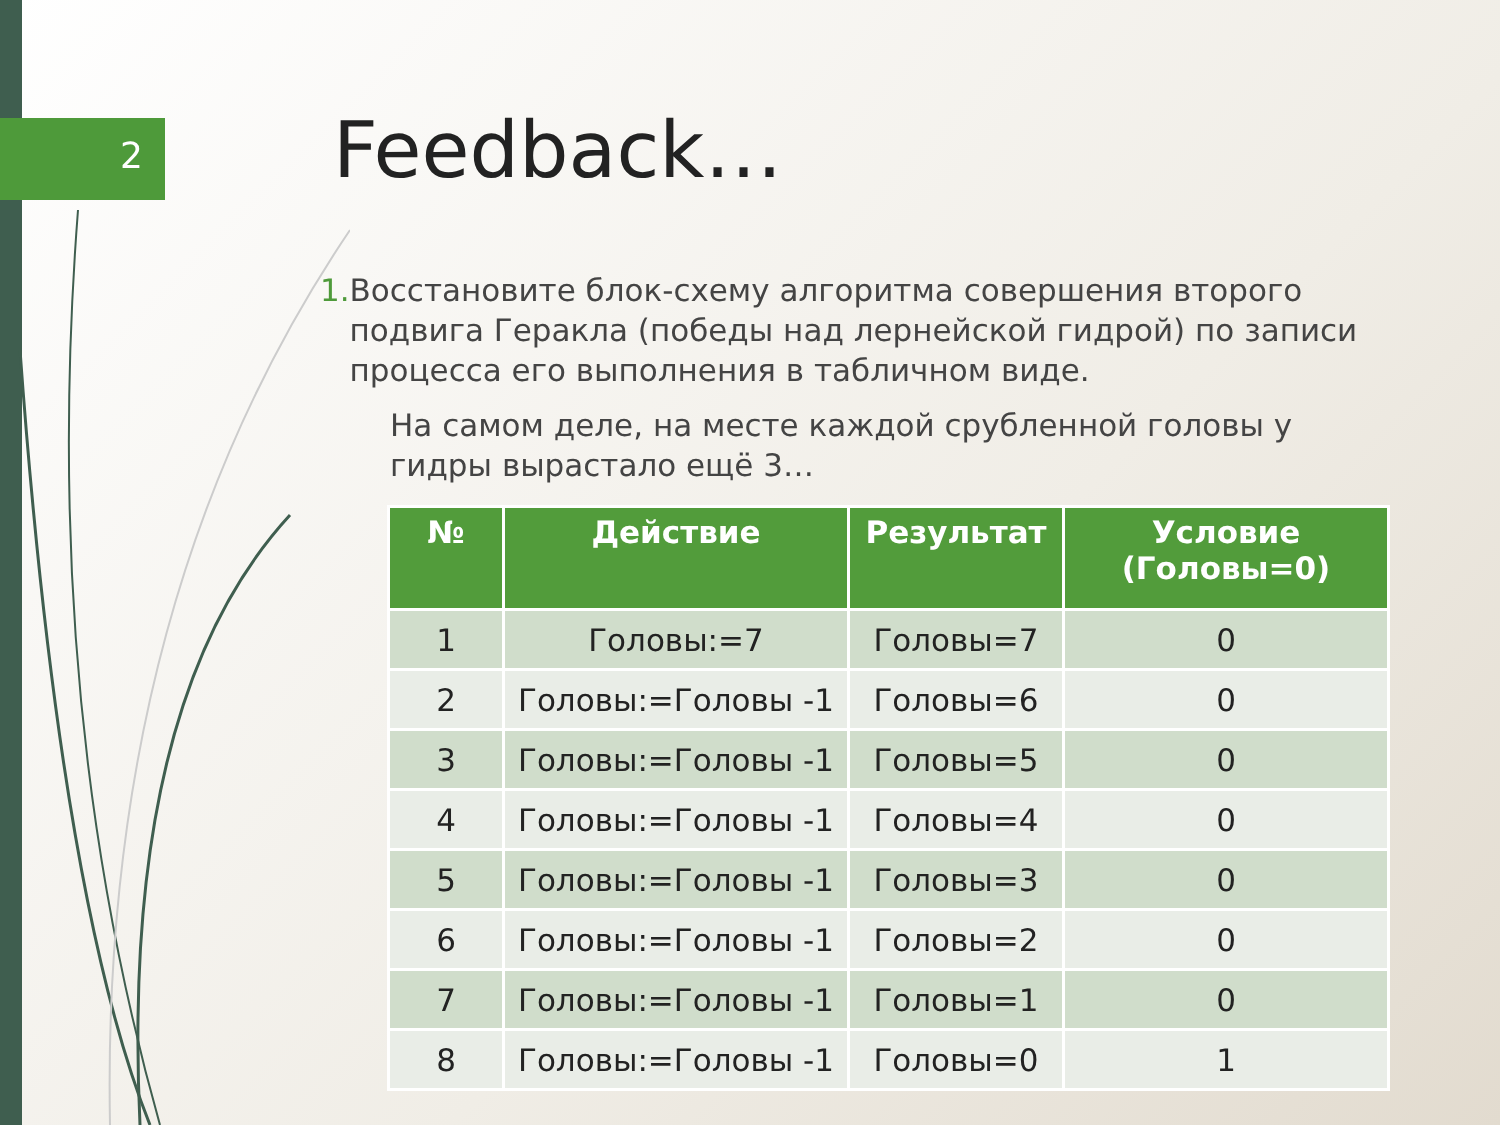2 Feedback…
1. Восстановите блок-схему алгоритма совершения второго подвига Геракла (победы над лернейской гидрой) по записи процесса его выполнения в табличном виде.
На самом деле, на месте каждой срубленной головы у гидры вырастало ещё 3…
| № | Действие | Результат | Условие (Головы=0) |
| --- | --- | --- | --- |
| 1 | Головы:=7 | Головы=7 | 0 |
| 2 | Головы:=Головы -1 | Головы=6 | 0 |
| 3 | Головы:=Головы -1 | Головы=5 | 0 |
| 4 | Головы:=Головы -1 | Головы=4 | 0 |
| 5 | Головы:=Головы -1 | Головы=3 | 0 |
| 6 | Головы:=Головы -1 | Головы=2 | 0 |
| 7 | Головы:=Головы -1 | Головы=1 | 0 |
| 8 | Головы:=Головы -1 | Головы=0 | 1 |